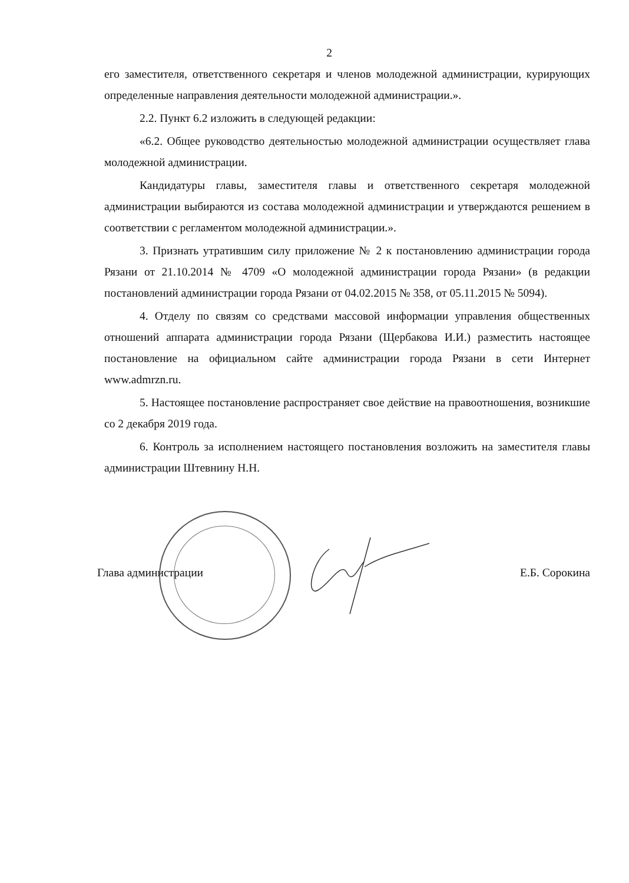2
его заместителя, ответственного секретаря и членов молодежной администрации, курирующих определенные направления деятельности молодежной администрации.».
2.2. Пункт 6.2 изложить в следующей редакции:
«6.2. Общее руководство деятельностью молодежной администрации осуществляет глава молодежной администрации.
Кандидатуры главы, заместителя главы и ответственного секретаря молодежной администрации выбираются из состава молодежной администрации и утверждаются решением в соответствии с регламентом молодежной администрации.».
3. Признать утратившим силу приложение № 2 к постановлению администрации города Рязани от 21.10.2014 № 4709 «О молодежной администрации города Рязани» (в редакции постановлений администрации города Рязани от 04.02.2015 № 358, от 05.11.2015 № 5094).
4. Отделу по связям со средствами массовой информации управления общественных отношений аппарата администрации города Рязани (Щербакова И.И.) разместить настоящее постановление на официальном сайте администрации города Рязани в сети Интернет www.admrzn.ru.
5. Настоящее постановление распространяет свое действие на правоотношения, возникшие со 2 декабря 2019 года.
6. Контроль за исполнением настоящего постановления возложить на заместителя главы администрации Штевнину Н.Н.
Глава администрации Е.Б. Сорокина